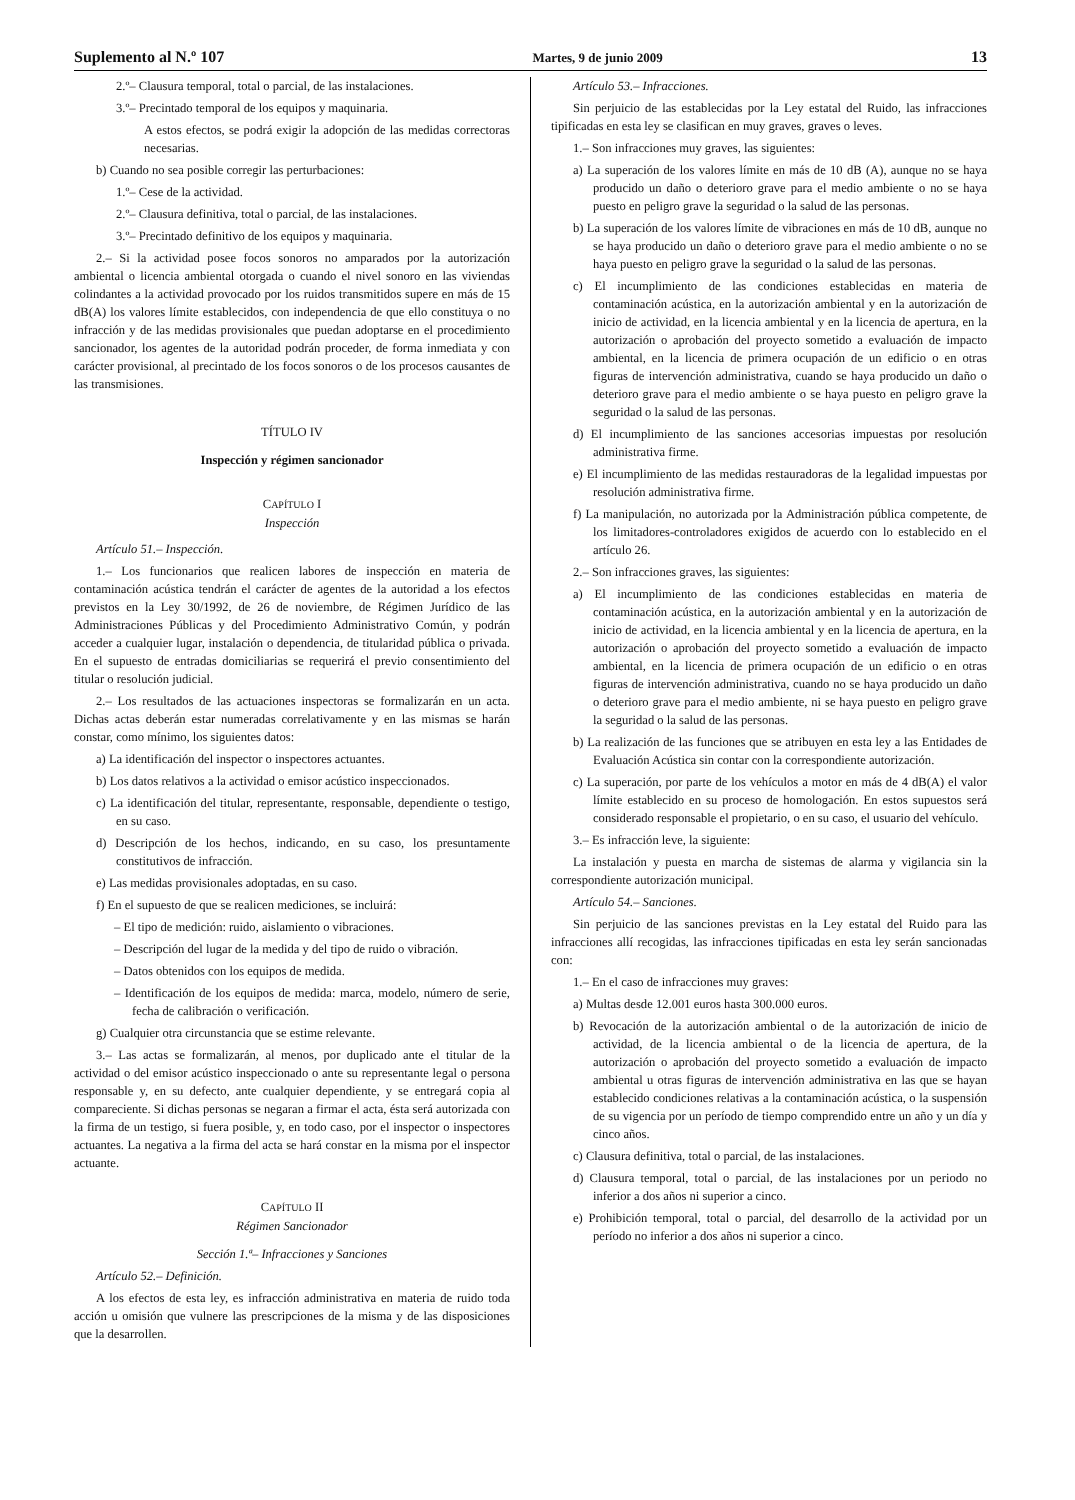Suplemento al N.º 107 Martes, 9 de junio 2009 13
2.º– Clausura temporal, total o parcial, de las instalaciones.
3.º– Precintado temporal de los equipos y maquinaria.
A estos efectos, se podrá exigir la adopción de las medidas correctoras necesarias.
b) Cuando no sea posible corregir las perturbaciones:
1.º– Cese de la actividad.
2.º– Clausura definitiva, total o parcial, de las instalaciones.
3.º– Precintado definitivo de los equipos y maquinaria.
2.– Si la actividad posee focos sonoros no amparados por la autorización ambiental o licencia ambiental otorgada o cuando el nivel sonoro en las viviendas colindantes a la actividad provocado por los ruidos transmitidos supere en más de 15 dB(A) los valores límite establecidos, con independencia de que ello constituya o no infracción y de las medidas provisionales que puedan adoptarse en el procedimiento sancionador, los agentes de la autoridad podrán proceder, de forma inmediata y con carácter provisional, al precintado de los focos sonoros o de los procesos causantes de las transmisiones.
TÍTULO IV
Inspección y régimen sancionador
CAPÍTULO I
Inspección
Artículo 51.– Inspección.
1.– Los funcionarios que realicen labores de inspección en materia de contaminación acústica tendrán el carácter de agentes de la autoridad a los efectos previstos en la Ley 30/1992, de 26 de noviembre, de Régimen Jurídico de las Administraciones Públicas y del Procedimiento Administrativo Común, y podrán acceder a cualquier lugar, instalación o dependencia, de titularidad pública o privada. En el supuesto de entradas domiciliarias se requerirá el previo consentimiento del titular o resolución judicial.
2.– Los resultados de las actuaciones inspectoras se formalizarán en un acta. Dichas actas deberán estar numeradas correlativamente y en las mismas se harán constar, como mínimo, los siguientes datos:
a) La identificación del inspector o inspectores actuantes.
b) Los datos relativos a la actividad o emisor acústico inspeccionados.
c) La identificación del titular, representante, responsable, dependiente o testigo, en su caso.
d) Descripción de los hechos, indicando, en su caso, los presuntamente constitutivos de infracción.
e) Las medidas provisionales adoptadas, en su caso.
f) En el supuesto de que se realicen mediciones, se incluirá:
– El tipo de medición: ruido, aislamiento o vibraciones.
– Descripción del lugar de la medida y del tipo de ruido o vibración.
– Datos obtenidos con los equipos de medida.
– Identificación de los equipos de medida: marca, modelo, número de serie, fecha de calibración o verificación.
g) Cualquier otra circunstancia que se estime relevante.
3.– Las actas se formalizarán, al menos, por duplicado ante el titular de la actividad o del emisor acústico inspeccionado o ante su representante legal o persona responsable y, en su defecto, ante cualquier dependiente, y se entregará copia al compareciente. Si dichas personas se negaran a firmar el acta, ésta será autorizada con la firma de un testigo, si fuera posible, y, en todo caso, por el inspector o inspectores actuantes. La negativa a la firma del acta se hará constar en la misma por el inspector actuante.
CAPÍTULO II
Régimen Sancionador
Sección 1.ª– Infracciones y Sanciones
Artículo 52.– Definición.
A los efectos de esta ley, es infracción administrativa en materia de ruido toda acción u omisión que vulnere las prescripciones de la misma y de las disposiciones que la desarrollen.
Artículo 53.– Infracciones.
Sin perjuicio de las establecidas por la Ley estatal del Ruido, las infracciones tipificadas en esta ley se clasifican en muy graves, graves o leves.
1.– Son infracciones muy graves, las siguientes:
a) La superación de los valores límite en más de 10 dB (A), aunque no se haya producido un daño o deterioro grave para el medio ambiente o no se haya puesto en peligro grave la seguridad o la salud de las personas.
b) La superación de los valores límite de vibraciones en más de 10 dB, aunque no se haya producido un daño o deterioro grave para el medio ambiente o no se haya puesto en peligro grave la seguridad o la salud de las personas.
c) El incumplimiento de las condiciones establecidas en materia de contaminación acústica, en la autorización ambiental y en la autorización de inicio de actividad, en la licencia ambiental y en la licencia de apertura, en la autorización o aprobación del proyecto sometido a evaluación de impacto ambiental, en la licencia de primera ocupación de un edificio o en otras figuras de intervención administrativa, cuando se haya producido un daño o deterioro grave para el medio ambiente o se haya puesto en peligro grave la seguridad o la salud de las personas.
d) El incumplimiento de las sanciones accesorias impuestas por resolución administrativa firme.
e) El incumplimiento de las medidas restauradoras de la legalidad impuestas por resolución administrativa firme.
f) La manipulación, no autorizada por la Administración pública competente, de los limitadores-controladores exigidos de acuerdo con lo establecido en el artículo 26.
2.– Son infracciones graves, las siguientes:
a) El incumplimiento de las condiciones establecidas en materia de contaminación acústica, en la autorización ambiental y en la autorización de inicio de actividad, en la licencia ambiental y en la licencia de apertura, en la autorización o aprobación del proyecto sometido a evaluación de impacto ambiental, en la licencia de primera ocupación de un edificio o en otras figuras de intervención administrativa, cuando no se haya producido un daño o deterioro grave para el medio ambiente, ni se haya puesto en peligro grave la seguridad o la salud de las personas.
b) La realización de las funciones que se atribuyen en esta ley a las Entidades de Evaluación Acústica sin contar con la correspondiente autorización.
c) La superación, por parte de los vehículos a motor en más de 4 dB(A) el valor límite establecido en su proceso de homologación. En estos supuestos será considerado responsable el propietario, o en su caso, el usuario del vehículo.
3.– Es infracción leve, la siguiente:
La instalación y puesta en marcha de sistemas de alarma y vigilancia sin la correspondiente autorización municipal.
Artículo 54.– Sanciones.
Sin perjuicio de las sanciones previstas en la Ley estatal del Ruido para las infracciones allí recogidas, las infracciones tipificadas en esta ley serán sancionadas con:
1.– En el caso de infracciones muy graves:
a) Multas desde 12.001 euros hasta 300.000 euros.
b) Revocación de la autorización ambiental o de la autorización de inicio de actividad, de la licencia ambiental o de la licencia de apertura, de la autorización o aprobación del proyecto sometido a evaluación de impacto ambiental u otras figuras de intervención administrativa en las que se hayan establecido condiciones relativas a la contaminación acústica, o la suspensión de su vigencia por un período de tiempo comprendido entre un año y un día y cinco años.
c) Clausura definitiva, total o parcial, de las instalaciones.
d) Clausura temporal, total o parcial, de las instalaciones por un periodo no inferior a dos años ni superior a cinco.
e) Prohibición temporal, total o parcial, del desarrollo de la actividad por un período no inferior a dos años ni superior a cinco.